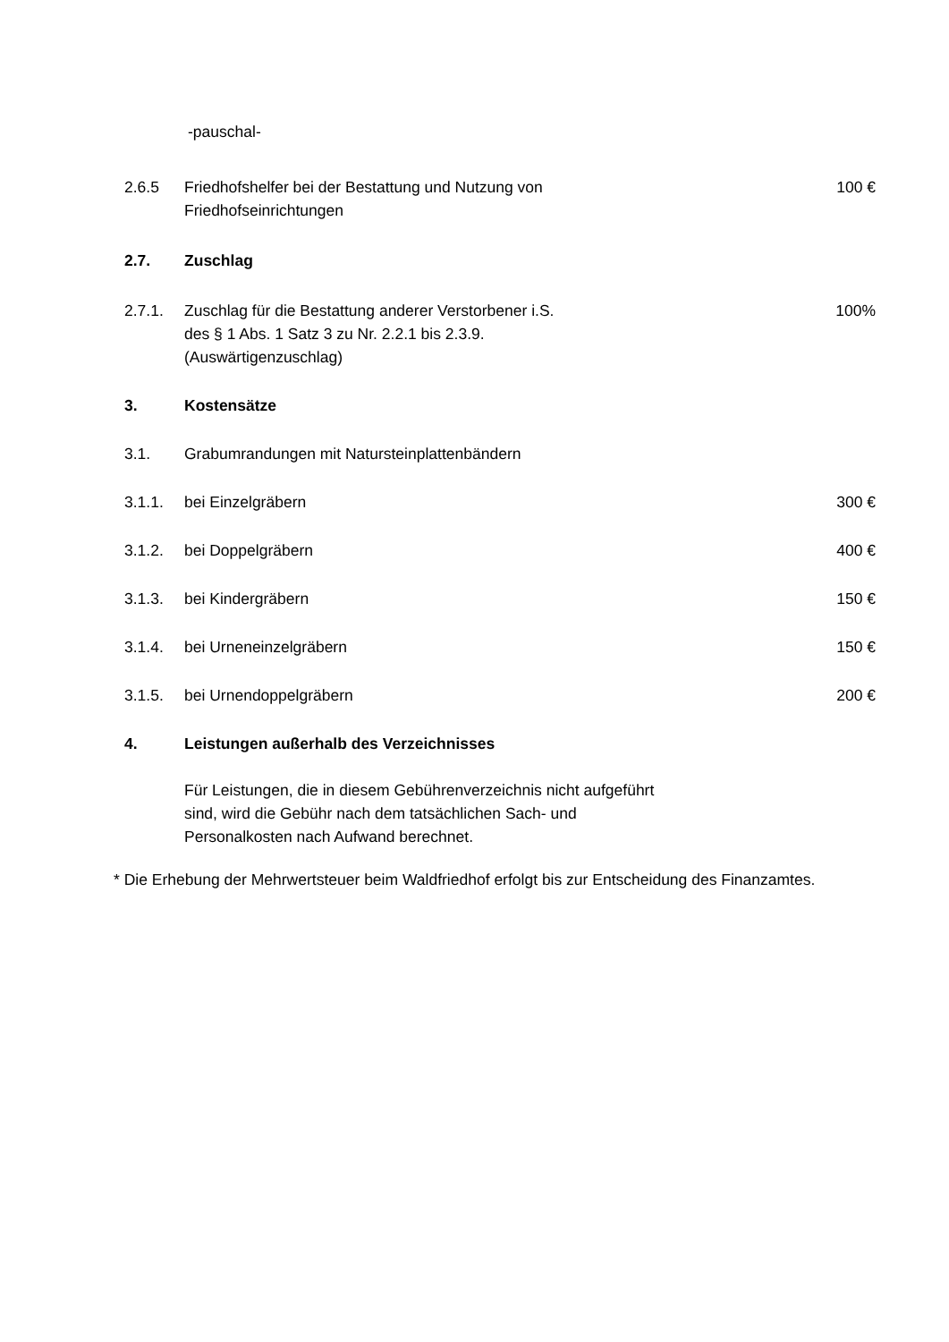-pauschal-
2.6.5 Friedhofshelfer bei der Bestattung und Nutzung von
Friedhofseinrichtungen
100 €
2.7. Zuschlag
2.7.1. Zuschlag für die Bestattung anderer Verstorbener i.S.
des § 1 Abs. 1 Satz 3 zu Nr. 2.2.1 bis 2.3.9.
(Auswärtigenzuschlag)
100%
3. Kostensätze
3.1. Grabumrandungen mit Natursteinplattenbändern
3.1.1. bei Einzelgräbern 300 €
3.1.2. bei Doppelgräbern 400 €
3.1.3. bei Kindergräbern 150 €
3.1.4. bei Urneneinzelgräbern 150 €
3.1.5. bei Urnendoppelgräbern 200 €
4. Leistungen außerhalb des Verzeichnisses
Für Leistungen, die in diesem Gebührenverzeichnis nicht aufgeführt
sind, wird die Gebühr nach dem tatsächlichen Sach- und
Personalkosten nach Aufwand berechnet.
* Die Erhebung der Mehrwertsteuer beim Waldfriedhof erfolgt bis zur Entscheidung des Finanzamtes.